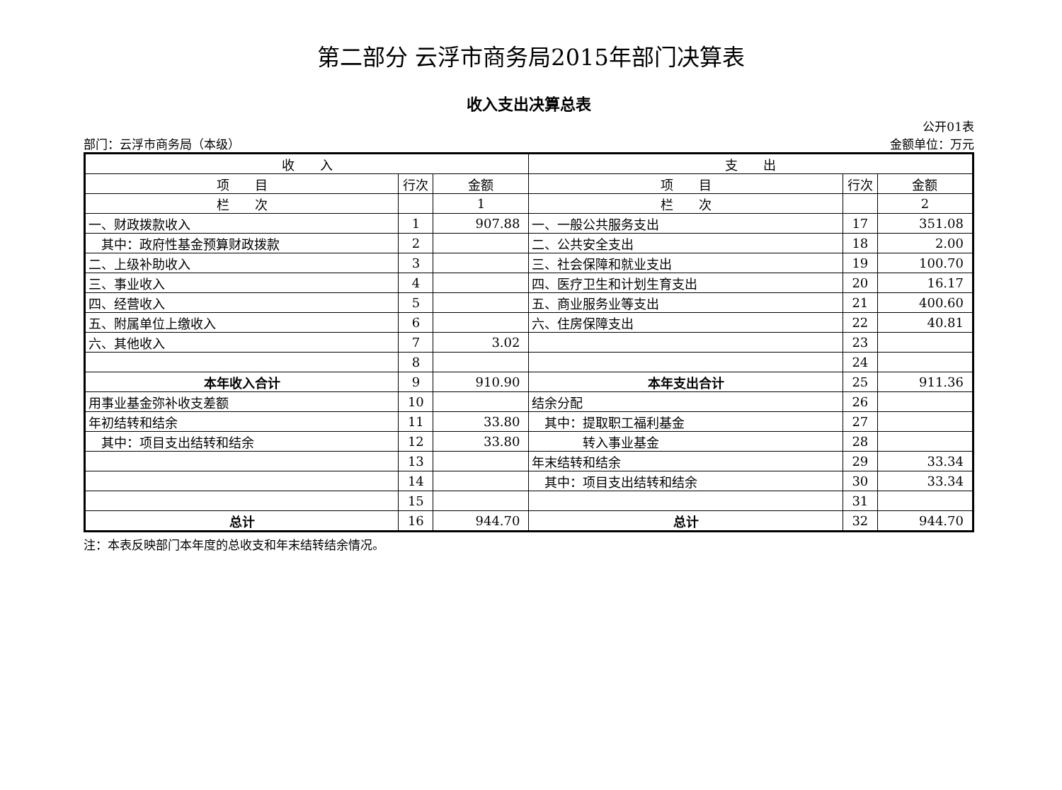第二部分 云浮市商务局2015年部门决算表
收入支出决算总表
公开01表
部门：云浮市商务局（本级） 金额单位：万元
| 收 入 | | | 支 出 | | |
| 项 目 | 行次 | 金额 | 项 目 | 行次 | 金额 |
| 栏 次 | | 1 | 栏 次 | | 2 |
| 一、财政拨款收入 | 1 | 907.88 | 一、一般公共服务支出 | 17 | 351.08 |
| 其中：政府性基金预算财政拨款 | 2 | | 二、公共安全支出 | 18 | 2.00 |
| 二、上级补助收入 | 3 | | 三、社会保障和就业支出 | 19 | 100.70 |
| 三、事业收入 | 4 | | 四、医疗卫生和计划生育支出 | 20 | 16.17 |
| 四、经营收入 | 5 | | 五、商业服务业等支出 | 21 | 400.60 |
| 五、附属单位上缴收入 | 6 | | 六、住房保障支出 | 22 | 40.81 |
| 六、其他收入 | 7 | 3.02 | | 23 | |
| | 8 | | | 24 | |
| 本年收入合计 | 9 | 910.90 | 本年支出合计 | 25 | 911.36 |
| 用事业基金弥补收支差额 | 10 | | 结余分配 | 26 | |
| 年初结转和结余 | 11 | 33.80 | 其中：提取职工福利基金 | 27 | |
| 其中：项目支出结转和结余 | 12 | 33.80 | 转入事业基金 | 28 | |
| | 13 | | 年末结转和结余 | 29 | 33.34 |
| | 14 | | 其中：项目支出结转和结余 | 30 | 33.34 |
| | 15 | | | 31 | |
| 总计 | 16 | 944.70 | 总计 | 32 | 944.70 |
注：本表反映部门本年度的总收支和年末结转结余情况。